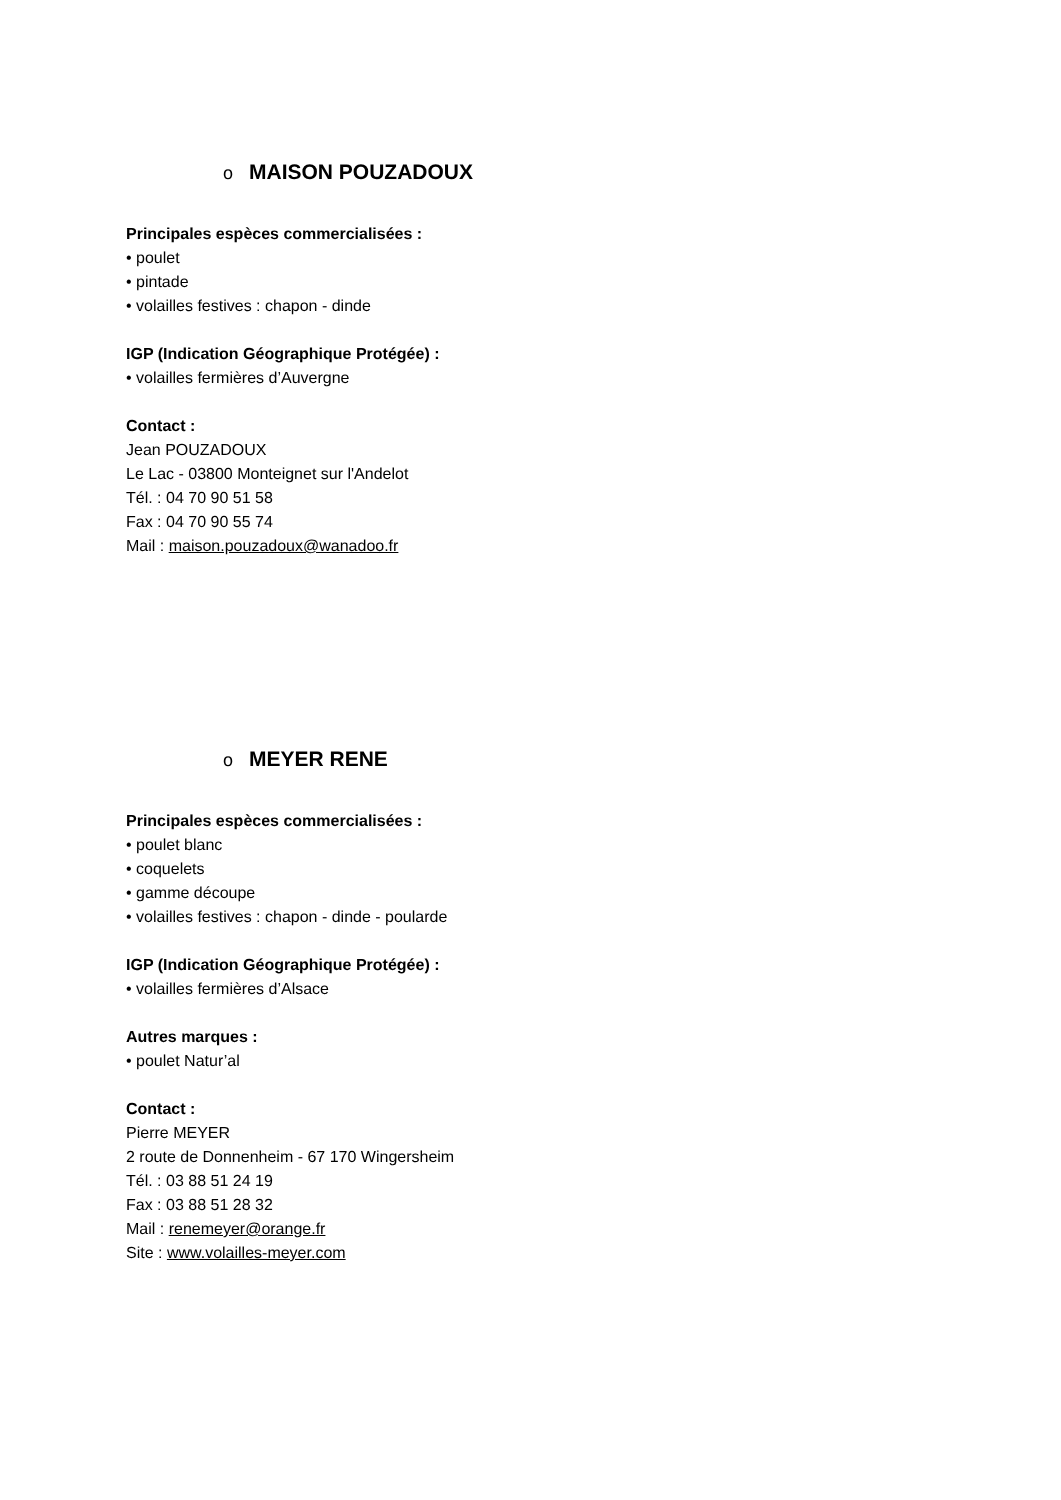o MAISON POUZADOUX
Principales espèces commercialisées :
• poulet
• pintade
• volailles festives : chapon - dinde
IGP (Indication Géographique Protégée) :
• volailles fermières d’Auvergne
Contact :
Jean POUZADOUX
Le Lac - 03800 Monteignet sur l'Andelot
Tél. : 04 70 90 51 58
Fax : 04 70 90 55 74
Mail : maison.pouzadoux@wanadoo.fr
o MEYER RENE
Principales espèces commercialisées :
• poulet blanc
• coquelets
• gamme découpe
• volailles festives : chapon - dinde - poularde
IGP (Indication Géographique Protégée) :
• volailles fermières d’Alsace
Autres marques :
• poulet Natur’al
Contact :
Pierre MEYER
2 route de Donnenheim - 67 170 Wingersheim
Tél. : 03 88 51 24 19
Fax : 03 88 51 28 32
Mail : renemeyer@orange.fr
Site : www.volailles-meyer.com